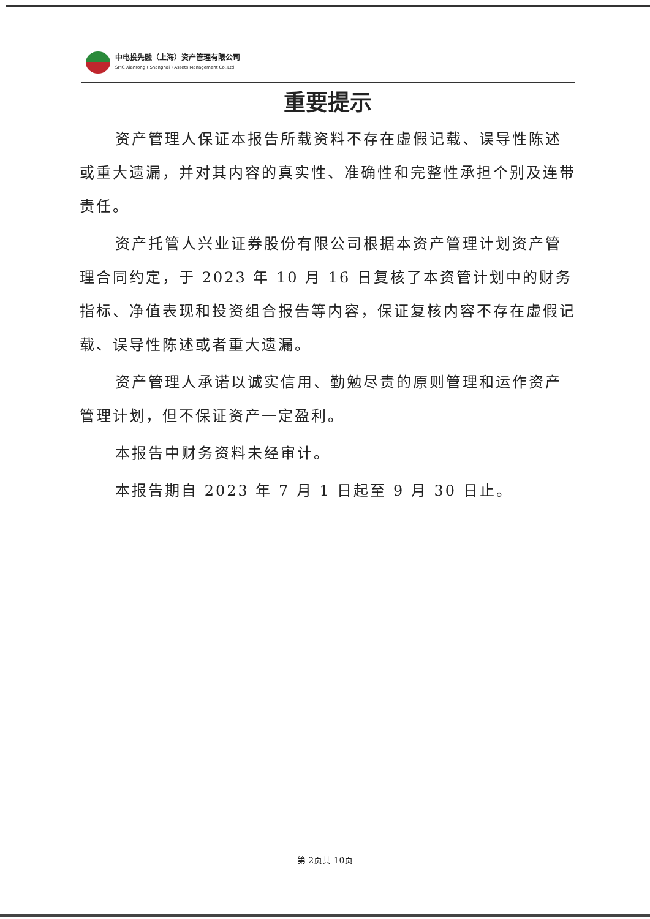中电投先融（上海）资产管理有限公司
SPIC Xianrong ( Shanghai ) Assets Management Co.,Ltd
重要提示
资产管理人保证本报告所载资料不存在虚假记载、误导性陈述或重大遗漏，并对其内容的真实性、准确性和完整性承担个别及连带责任。
资产托管人兴业证券股份有限公司根据本资产管理计划资产管理合同约定，于 2023 年 10 月 16 日复核了本资管计划中的财务指标、净值表现和投资组合报告等内容，保证复核内容不存在虚假记载、误导性陈述或者重大遗漏。
资产管理人承诺以诚实信用、勤勉尽责的原则管理和运作资产管理计划，但不保证资产一定盈利。
本报告中财务资料未经审计。
本报告期自 2023 年 7 月 1 日起至 9 月 30 日止。
第 2页共 10页